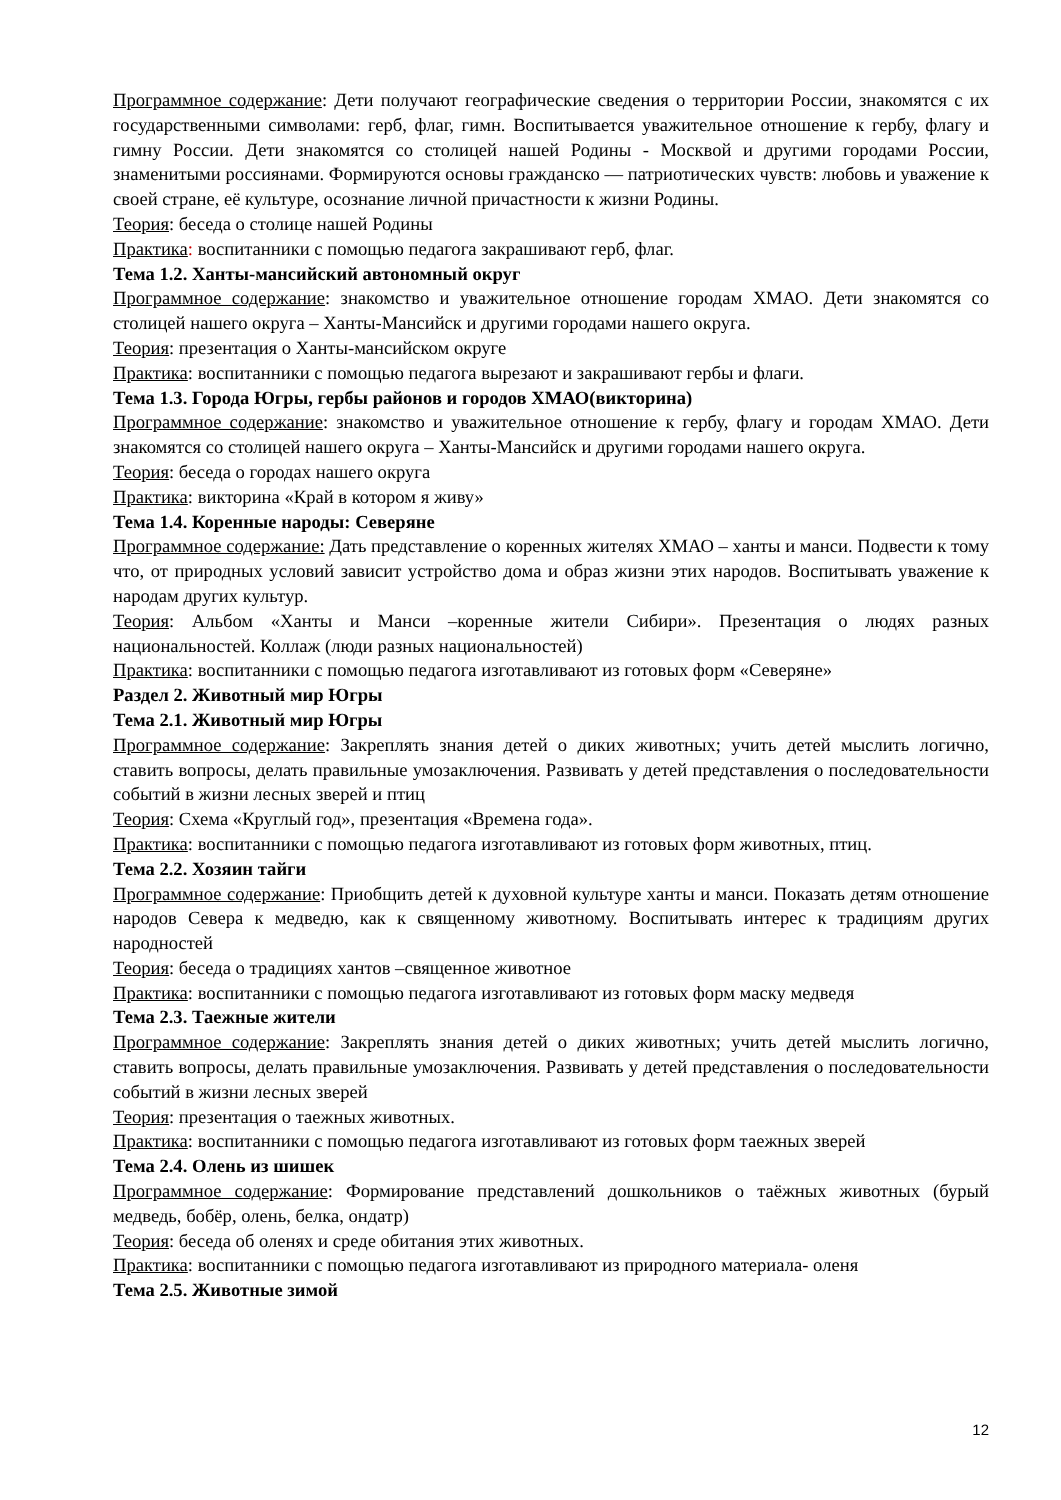Программное содержание: Дети получают географические сведения о территории России, знакомятся с их государственными символами: герб, флаг, гимн. Воспитывается уважительное отношение к гербу, флагу и гимну России. Дети знакомятся со столицей нашей Родины - Москвой и другими городами России, знаменитыми россиянами. Формируются основы гражданско — патриотических чувств: любовь и уважение к своей стране, её культуре, осознание личной причастности к жизни Родины.
Теория: беседа о столице нашей Родины
Практика: воспитанники с помощью педагога закрашивают герб, флаг.
Тема 1.2. Ханты-мансийский автономный округ
Программное содержание: знакомство и уважительное отношение городам ХМАО. Дети знакомятся со столицей нашего округа – Ханты-Мансийск и другими городами нашего округа.
Теория: презентация о Ханты-мансийском округе
Практика: воспитанники с помощью педагога вырезают и закрашивают гербы и флаги.
Тема 1.3. Города Югры, гербы районов и городов ХМАО(викторина)
Программное содержание: знакомство и уважительное отношение к гербу, флагу и городам ХМАО. Дети знакомятся со столицей нашего округа – Ханты-Мансийск и другими городами нашего округа.
Теория: беседа о городах нашего округа
Практика: викторина «Край в котором я живу»
Тема 1.4. Коренные народы: Северяне
Программное содержание: Дать представление о коренных жителях ХМАО – ханты и манси. Подвести к тому что, от природных условий зависит устройство дома и образ жизни этих народов. Воспитывать уважение к народам других культур.
Теория: Альбом «Ханты и Манси –коренные жители Сибири». Презентация о людях разных национальностей. Коллаж (люди разных национальностей)
Практика: воспитанники с помощью педагога изготавливают из готовых форм «Северяне»
Раздел 2. Животный мир Югры
Тема 2.1. Животный мир Югры
Программное содержание: Закреплять знания детей о диких животных; учить детей мыслить логично, ставить вопросы, делать правильные умозаключения. Развивать у детей представления о последовательности событий в жизни лесных зверей и птиц
Теория: Схема «Круглый год», презентация «Времена года».
Практика: воспитанники с помощью педагога изготавливают из готовых форм животных, птиц.
Тема 2.2. Хозяин тайги
Программное содержание: Приобщить детей к духовной культуре ханты и манси. Показать детям отношение народов Севера к медведю, как к священному животному. Воспитывать интерес к традициям других народностей
Теория: беседа о традициях хантов –священное животное
Практика: воспитанники с помощью педагога изготавливают из готовых форм маску медведя
Тема 2.3. Таежные жители
Программное содержание: Закреплять знания детей о диких животных; учить детей мыслить логично, ставить вопросы, делать правильные умозаключения. Развивать у детей представления о последовательности событий в жизни лесных зверей
Теория: презентация о таежных животных.
Практика: воспитанники с помощью педагога изготавливают из готовых форм таежных зверей
Тема 2.4. Олень из шишек
Программное содержание: Формирование представлений дошкольников о таёжных животных (бурый медведь, бобёр, олень, белка, ондатр)
Теория: беседа об оленях и среде обитания этих животных.
Практика: воспитанники с помощью педагога изготавливают из природного материала- оленя
Тема 2.5. Животные зимой
12